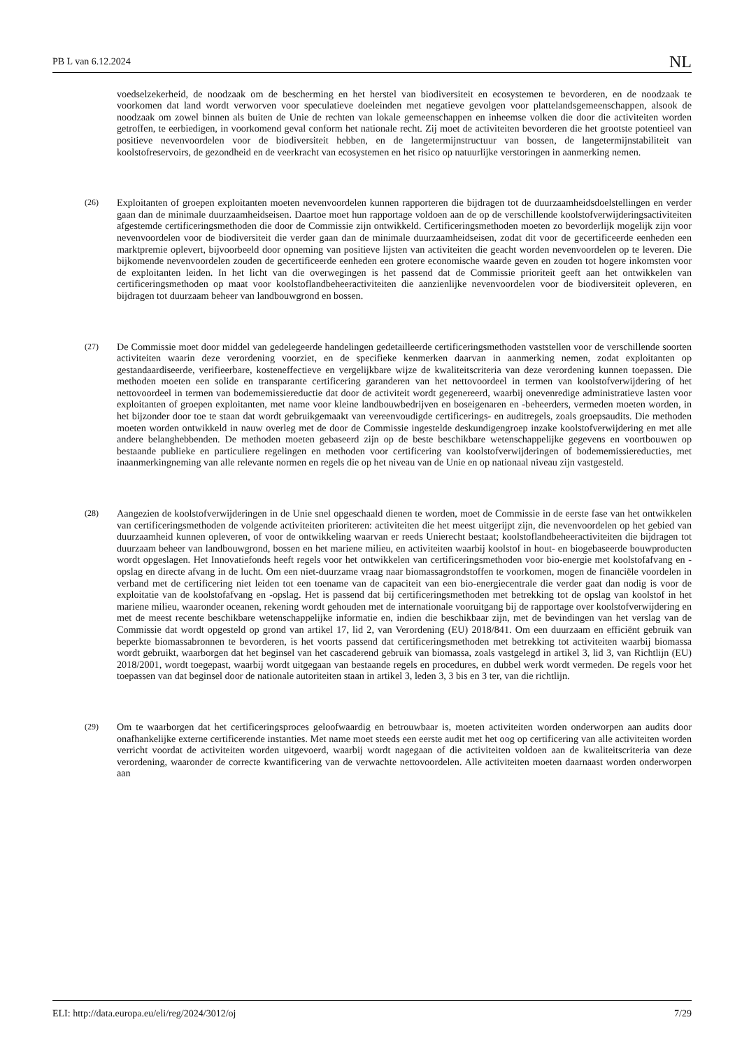PB L van 6.12.2024 NL
voedselzekerheid, de noodzaak om de bescherming en het herstel van biodiversiteit en ecosystemen te bevorderen, en de noodzaak te voorkomen dat land wordt verworven voor speculatieve doeleinden met negatieve gevolgen voor plattelandsgemeenschappen, alsook de noodzaak om zowel binnen als buiten de Unie de rechten van lokale gemeenschappen en inheemse volken die door die activiteiten worden getroffen, te eerbiedigen, in voorkomend geval conform het nationale recht. Zij moet de activiteiten bevorderen die het grootste potentieel van positieve nevenvoordelen voor de biodiversiteit hebben, en de langetermijnstructuur van bossen, de langetermijnstabiliteit van koolstofreservoirs, de gezondheid en de veerkracht van ecosystemen en het risico op natuurlijke verstoringen in aanmerking nemen.
(26)
Exploitanten of groepen exploitanten moeten nevenvoordelen kunnen rapporteren die bijdragen tot de duurzaamheidsdoelstellingen en verder gaan dan de minimale duurzaamheidseisen. Daartoe moet hun rapportage voldoen aan de op de verschillende koolstofverwijderingsactiviteiten afgestemde certificeringsmethoden die door de Commissie zijn ontwikkeld. Certificeringsmethoden moeten zo bevorderlijk mogelijk zijn voor nevenvoordelen voor de biodiversiteit die verder gaan dan de minimale duurzaamheidseisen, zodat dit voor de gecertificeerde eenheden een marktpremie oplevert, bijvoorbeeld door opneming van positieve lijsten van activiteiten die geacht worden nevenvoordelen op te leveren. Die bijkomende nevenvoordelen zouden de gecertificeerde eenheden een grotere economische waarde geven en zouden tot hogere inkomsten voor de exploitanten leiden. In het licht van die overwegingen is het passend dat de Commissie prioriteit geeft aan het ontwikkelen van certificeringsmethoden op maat voor koolstoflandbeheeractiviteiten die aanzienlijke nevenvoordelen voor de biodiversiteit opleveren, en bijdragen tot duurzaam beheer van landbouwgrond en bossen.
(27)
De Commissie moet door middel van gedelegeerde handelingen gedetailleerde certificeringsmethoden vaststellen voor de verschillende soorten activiteiten waarin deze verordening voorziet, en de specifieke kenmerken daarvan in aanmerking nemen, zodat exploitanten op gestandaardiseerde, verifieerbare, kosteneffectieve en vergelijkbare wijze de kwaliteitscriteria van deze verordening kunnen toepassen. Die methoden moeten een solide en transparante certificering garanderen van het nettovoordeel in termen van koolstofverwijdering of het nettovoordeel in termen van bodememissiereductie dat door de activiteit wordt gegenereerd, waarbij onevenredige administratieve lasten voor exploitanten of groepen exploitanten, met name voor kleine landbouwbedrijven en boseigenaren en -beheerders, vermeden moeten worden, in het bijzonder door toe te staan dat wordt gebruikgemaakt van vereenvoudigde certificerings- en auditregels, zoals groepsaudits. Die methoden moeten worden ontwikkeld in nauw overleg met de door de Commissie ingestelde deskundigengroep inzake koolstofverwijdering en met alle andere belanghebbenden. De methoden moeten gebaseerd zijn op de beste beschikbare wetenschappelijke gegevens en voortbouwen op bestaande publieke en particuliere regelingen en methoden voor certificering van koolstof­verwijderingen of bodememissiereducties, met inaanmerkingneming van alle relevante normen en regels die op het niveau van de Unie en op nationaal niveau zijn vastgesteld.
(28)
Aangezien de koolstofverwijderingen in de Unie snel opgeschaald dienen te worden, moet de Commissie in de eerste fase van het ontwikkelen van certificeringsmethoden de volgende activiteiten prioriteren: activiteiten die het meest uitgerijpt zijn, die nevenvoordelen op het gebied van duurzaamheid kunnen opleveren, of voor de ontwikkeling waarvan er reeds Unierecht bestaat; koolstoflandbeheeractiviteiten die bijdragen tot duurzaam beheer van landbouwgrond, bossen en het mariene milieu, en activiteiten waarbij koolstof in hout- en biogebaseerde bouwproducten wordt opgeslagen. Het Innovatiefonds heeft regels voor het ontwikkelen van certificeringsmethoden voor bio-energie met koolstofafvang en -opslag en directe afvang in de lucht. Om een niet-duurzame vraag naar biomassagrondstoffen te voorkomen, mogen de financiële voordelen in verband met de certificering niet leiden tot een toename van de capaciteit van een bio-energiecentrale die verder gaat dan nodig is voor de exploitatie van de koolstofafvang en -opslag. Het is passend dat bij certificeringsmethoden met betrekking tot de opslag van koolstof in het mariene milieu, waaronder oceanen, rekening wordt gehouden met de internationale vooruitgang bij de rapportage over koolstofverwijdering en met de meest recente beschikbare wetenschappelijke informatie en, indien die beschikbaar zijn, met de bevindingen van het verslag van de Commissie dat wordt opgesteld op grond van artikel 17, lid 2, van Verordening (EU) 2018/841. Om een duurzaam en efficiënt gebruik van beperkte biomassabronnen te bevorderen, is het voorts passend dat certificeringsmethoden met betrekking tot activiteiten waarbij biomassa wordt gebruikt, waarborgen dat het beginsel van het cascaderend gebruik van biomassa, zoals vastgelegd in artikel 3, lid 3, van Richtlijn (EU) 2018/2001, wordt toegepast, waarbij wordt uitgegaan van bestaande regels en procedures, en dubbel werk wordt vermeden. De regels voor het toepassen van dat beginsel door de nationale autoriteiten staan in artikel 3, leden 3, 3 bis en 3 ter, van die richtlijn.
(29)
Om te waarborgen dat het certificeringsproces geloofwaardig en betrouwbaar is, moeten activiteiten worden onderworpen aan audits door onafhankelijke externe certificerende instanties. Met name moet steeds een eerste audit met het oog op certificering van alle activiteiten worden verricht voordat de activiteiten worden uitgevoerd, waarbij wordt nagegaan of die activiteiten voldoen aan de kwaliteitscriteria van deze verordening, waaronder de correcte kwantificering van de verwachte nettovoordelen. Alle activiteiten moeten daarnaast worden onderworpen aan
ELI: http://data.europa.eu/eli/reg/2024/3012/oj 7/29